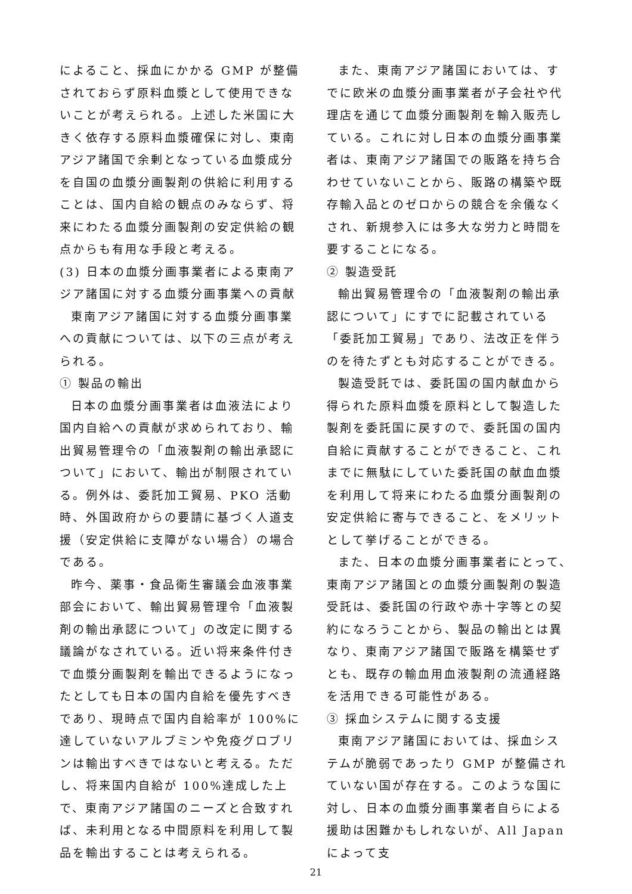によること、採血にかかる GMP が整備されておらず原料血漿として使用できないことが考えられる。上述した米国に大きく依存する原料血漿確保に対し、東南アジア諸国で余剰となっている血漿成分を自国の血漿分画製剤の供給に利用することは、国内自給の観点のみならず、将来にわたる血漿分画製剤の安定供給の観点からも有用な手段と考える。
(3) 日本の血漿分画事業者による東南アジア諸国に対する血漿分画事業への貢献
東南アジア諸国に対する血漿分画事業への貢献については、以下の三点が考えられる。
① 製品の輸出
日本の血漿分画事業者は血液法により国内自給への貢献が求められており、輸出貿易管理令の「血液製剤の輸出承認について」において、輸出が制限されている。例外は、委託加工貿易、PKO 活動時、外国政府からの要請に基づく人道支援（安定供給に支障がない場合）の場合である。
昨今、薬事・食品衛生審議会血液事業部会において、輸出貿易管理令「血液製剤の輸出承認について」の改定に関する議論がなされている。近い将来条件付きで血漿分画製剤を輸出できるようになったとしても日本の国内自給を優先すべきであり、現時点で国内自給率が 100%に達していないアルブミンや免疫グロブリンは輸出すべきではないと考える。ただし、将来国内自給が 100%達成した上で、東南アジア諸国のニーズと合致すれば、未利用となる中間原料を利用して製品を輸出することは考えられる。
また、東南アジア諸国においては、すでに欧米の血漿分画事業者が子会社や代理店を通じて血漿分画製剤を輸入販売している。これに対し日本の血漿分画事業者は、東南アジア諸国での販路を持ち合わせていないことから、販路の構築や既存輸入品とのゼロからの競合を余儀なくされ、新規参入には多大な労力と時間を要することになる。
② 製造受託
輸出貿易管理令の「血液製剤の輸出承認について」にすでに記載されている「委託加工貿易」であり、法改正を伴うのを待たずとも対応することができる。
製造受託では、委託国の国内献血から得られた原料血漿を原料として製造した製剤を委託国に戻すので、委託国の国内自給に貢献することができること、これまでに無駄にしていた委託国の献血血漿を利用して将来にわたる血漿分画製剤の安定供給に寄与できること、をメリットとして挙げることができる。
また、日本の血漿分画事業者にとって、東南アジア諸国との血漿分画製剤の製造受託は、委託国の行政や赤十字等との契約になろうことから、製品の輸出とは異なり、東南アジア諸国で販路を構築せずとも、既存の輸血用血液製剤の流通経路を活用できる可能性がある。
③ 採血システムに関する支援
東南アジア諸国においては、採血システムが脆弱であったり GMP が整備されていない国が存在する。このような国に対し、日本の血漿分画事業者自らによる援助は困難かもしれないが、All Japan によって支
21